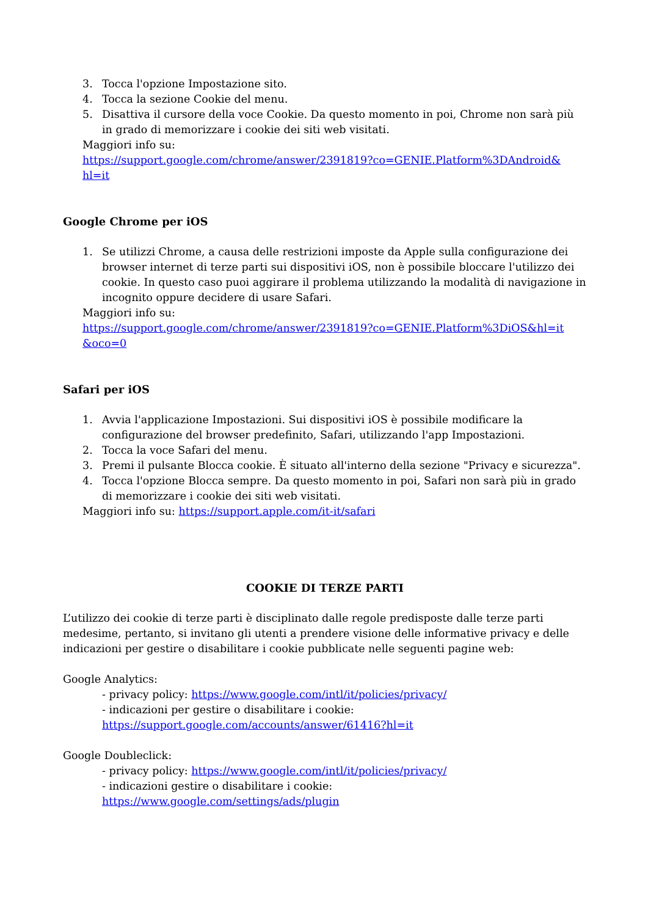3. Tocca l'opzione Impostazione sito.
4. Tocca la sezione Cookie del menu.
5. Disattiva il cursore della voce Cookie. Da questo momento in poi, Chrome non sarà più in grado di memorizzare i cookie dei siti web visitati.
Maggiori info su:
https://support.google.com/chrome/answer/2391819?co=GENIE.Platform%3DAndroid& hl=it
Google Chrome per iOS
1. Se utilizzi Chrome, a causa delle restrizioni imposte da Apple sulla configurazione dei browser internet di terze parti sui dispositivi iOS, non è possibile bloccare l'utilizzo dei cookie. In questo caso puoi aggirare il problema utilizzando la modalità di navigazione in incognito oppure decidere di usare Safari.
Maggiori info su:
https://support.google.com/chrome/answer/2391819?co=GENIE.Platform%3DiOS&hl=it &oco=0
Safari per iOS
1. Avvia l'applicazione Impostazioni. Sui dispositivi iOS è possibile modificare la configurazione del browser predefinito, Safari, utilizzando l'app Impostazioni.
2. Tocca la voce Safari del menu.
3. Premi il pulsante Blocca cookie. È situato all'interno della sezione "Privacy e sicurezza".
4. Tocca l'opzione Blocca sempre. Da questo momento in poi, Safari non sarà più in grado di memorizzare i cookie dei siti web visitati.
Maggiori info su: https://support.apple.com/it-it/safari
COOKIE DI TERZE PARTI
L’utilizzo dei cookie di terze parti è disciplinato dalle regole predisposte dalle terze parti medesime, pertanto, si invitano gli utenti a prendere visione delle informative privacy e delle indicazioni per gestire o disabilitare i cookie pubblicate nelle seguenti pagine web:
Google Analytics:
- privacy policy: https://www.google.com/intl/it/policies/privacy/
- indicazioni per gestire o disabilitare i cookie:
https://support.google.com/accounts/answer/61416?hl=it
Google Doubleclick:
- privacy policy: https://www.google.com/intl/it/policies/privacy/
- indicazioni gestire o disabilitare i cookie:
https://www.google.com/settings/ads/plugin